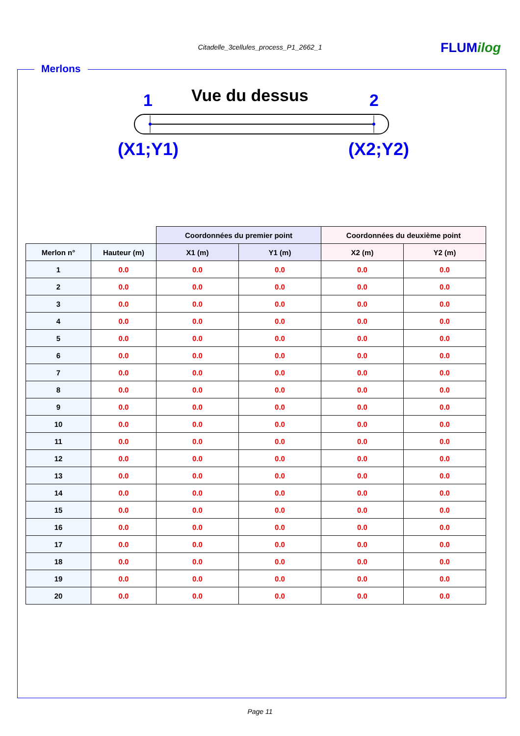Citadelle_3cellules_process_P1_2662_1 FLUMilog
Merlons
1 Vue du dessus 2
(X1;Y1) (X2;Y2)
| | | Coordonnées du premier point | | Coordonnées du deuxième point | |
| Merlon n° | Hauteur (m) | X1 (m) | Y1 (m) | X2 (m) | Y2 (m) |
| 1 | 0.0 | 0.0 | 0.0 | 0.0 | 0.0 |
| 2 | 0.0 | 0.0 | 0.0 | 0.0 | 0.0 |
| 3 | 0.0 | 0.0 | 0.0 | 0.0 | 0.0 |
| 4 | 0.0 | 0.0 | 0.0 | 0.0 | 0.0 |
| 5 | 0.0 | 0.0 | 0.0 | 0.0 | 0.0 |
| 6 | 0.0 | 0.0 | 0.0 | 0.0 | 0.0 |
| 7 | 0.0 | 0.0 | 0.0 | 0.0 | 0.0 |
| 8 | 0.0 | 0.0 | 0.0 | 0.0 | 0.0 |
| 9 | 0.0 | 0.0 | 0.0 | 0.0 | 0.0 |
| 10 | 0.0 | 0.0 | 0.0 | 0.0 | 0.0 |
| 11 | 0.0 | 0.0 | 0.0 | 0.0 | 0.0 |
| 12 | 0.0 | 0.0 | 0.0 | 0.0 | 0.0 |
| 13 | 0.0 | 0.0 | 0.0 | 0.0 | 0.0 |
| 14 | 0.0 | 0.0 | 0.0 | 0.0 | 0.0 |
| 15 | 0.0 | 0.0 | 0.0 | 0.0 | 0.0 |
| 16 | 0.0 | 0.0 | 0.0 | 0.0 | 0.0 |
| 17 | 0.0 | 0.0 | 0.0 | 0.0 | 0.0 |
| 18 | 0.0 | 0.0 | 0.0 | 0.0 | 0.0 |
| 19 | 0.0 | 0.0 | 0.0 | 0.0 | 0.0 |
| 20 | 0.0 | 0.0 | 0.0 | 0.0 | 0.0 |
Page 11